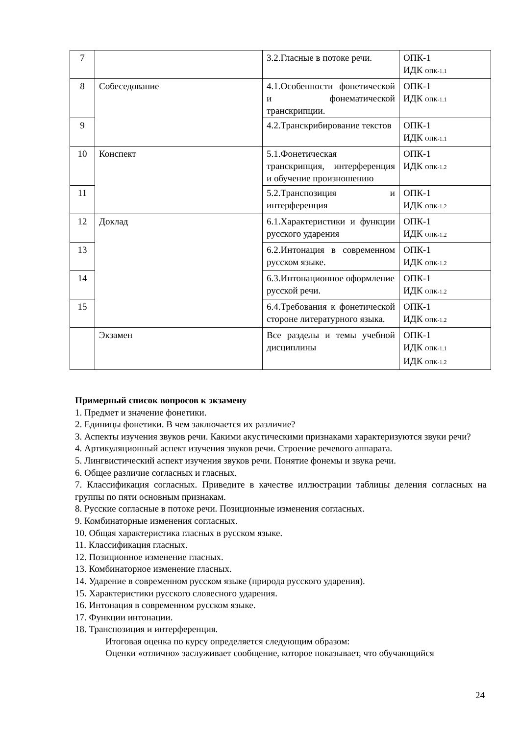| 7 | | 3.2.Гласные в потоке речи. | ОПК-1 ИДК ОПК-1.1 |
| 8 | Собеседование | 4.1.Особенности фонетической и фонематической транскрипции. | ОПК-1 ИДК ОПК-1.1 |
| 9 | | 4.2.Транскрибирование текстов | ОПК-1 ИДК ОПК-1.1 |
| 10 | Конспект | 5.1.Фонетическая транскрипция, интерференция и обучение произношению | ОПК-1 ИДК ОПК-1.2 |
| 11 | | 5.2.Транспозиция и интерференция | ОПК-1 ИДК ОПК-1.2 |
| 12 | Доклад | 6.1.Характеристики и функции русского ударения | ОПК-1 ИДК ОПК-1.2 |
| 13 | | 6.2.Интонация в современном русском языке. | ОПК-1 ИДК ОПК-1.2 |
| 14 | | 6.3.Интонационное оформление русской речи. | ОПК-1 ИДК ОПК-1.2 |
| 15 | | 6.4.Требования к фонетической стороне литературного языка. | ОПК-1 ИДК ОПК-1.2 |
| | Экзамен | Все разделы и темы учебной дисциплины | ОПК-1 ИДК ОПК-1.1 ИДК ОПК-1.2 |
Примерный список вопросов к экзамену
1. Предмет и значение фонетики.
2. Единицы фонетики. В чем заключается их различие?
3. Аспекты изучения звуков речи. Какими акустическими признаками характеризуются звуки речи?
4. Артикуляционный аспект изучения звуков речи. Строение речевого аппарата.
5. Лингвистический аспект изучения звуков речи. Понятие фонемы и звука речи.
6. Общее различие согласных и гласных.
7. Классификация согласных. Приведите в качестве иллюстрации таблицы деления согласных на группы по пяти основным признакам.
8. Русские согласные в потоке речи. Позиционные изменения согласных.
9. Комбинаторные изменения согласных.
10. Общая характеристика гласных в русском языке.
11. Классификация гласных.
12. Позиционное изменение гласных.
13. Комбинаторное изменение гласных.
14. Ударение в современном русском языке (природа русского ударения).
15. Характеристики русского словесного ударения.
16. Интонация в современном русском языке.
17. Функции интонации.
18. Транспозиция и интерференция.
Итоговая оценка по курсу определяется следующим образом:
Оценки «отлично» заслуживает сообщение, которое показывает, что обучающийся
24